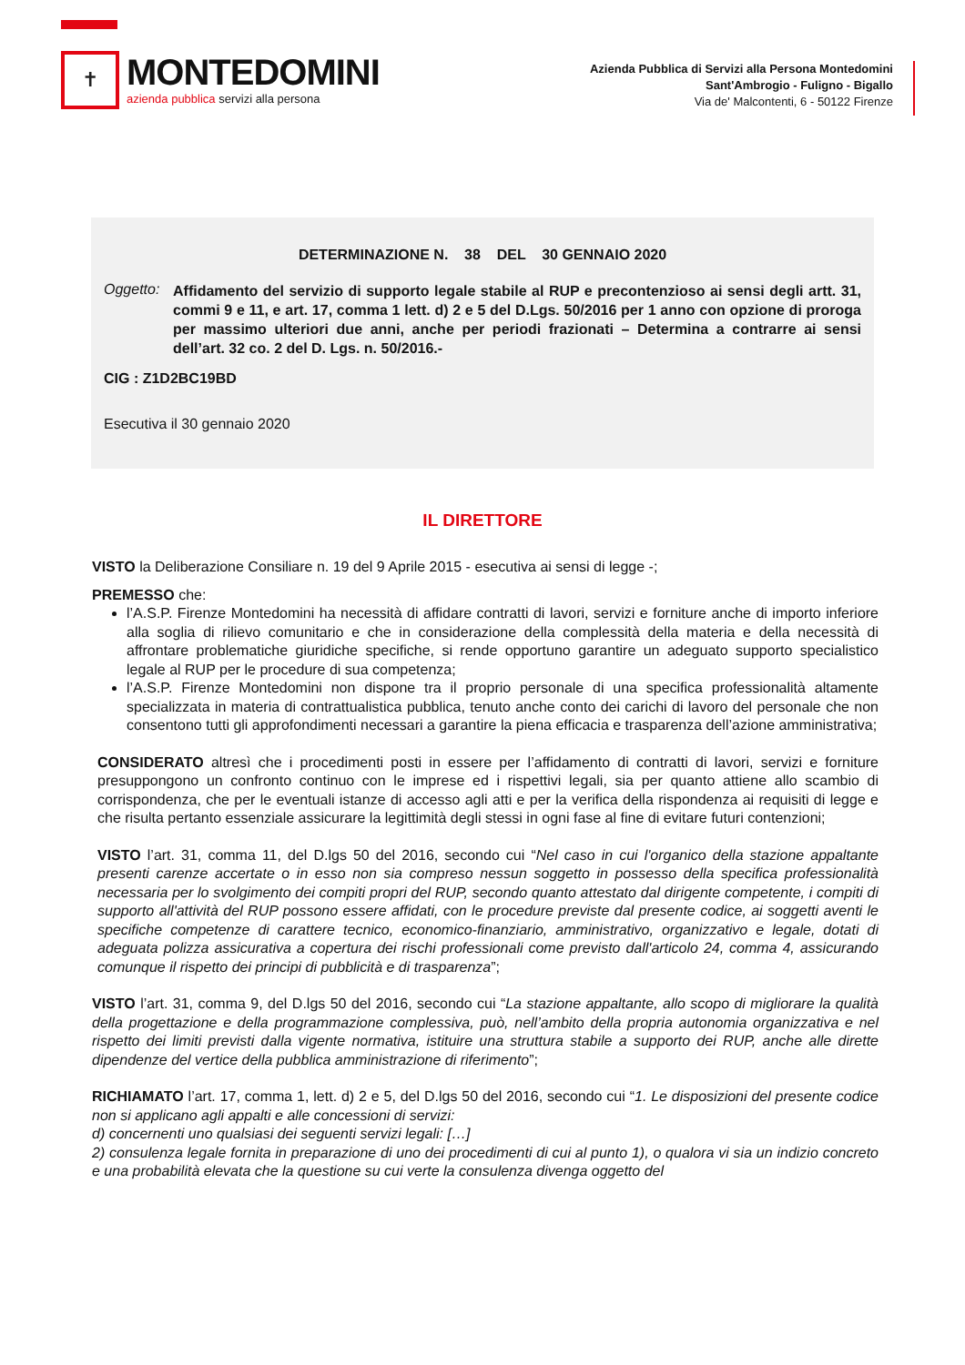✝
MONTEDOMINI
azienda pubblica servizi alla persona
Azienda Pubblica di Servizi alla Persona Montedomini
Sant'Ambrogio - Fuligno - Bigallo
Via de' Malcontenti, 6 - 50122 Firenze
DETERMINAZIONE N. 38 DEL 30 GENNAIO 2020
Oggetto:
Affidamento del servizio di supporto legale stabile al RUP e precontenzioso ai sensi degli artt. 31, commi 9 e 11, e art. 17, comma 1 lett. d) 2 e 5 del D.Lgs. 50/2016 per 1 anno con opzione di proroga per massimo ulteriori due anni, anche per periodi frazionati – Determina a contrarre ai sensi dell’art. 32 co. 2 del D. Lgs. n. 50/2016.-
CIG : Z1D2BC19BD
Esecutiva il 30 gennaio 2020
IL DIRETTORE
VISTO la Deliberazione Consiliare n. 19 del 9 Aprile 2015 - esecutiva ai sensi di legge -;
PREMESSO che:
l’A.S.P. Firenze Montedomini ha necessità di affidare contratti di lavori, servizi e forniture anche di importo inferiore alla soglia di rilievo comunitario e che in considerazione della complessità della materia e della necessità di affrontare problematiche giuridiche specifiche, si rende opportuno garantire un adeguato supporto specialistico legale al RUP per le procedure di sua competenza;
l’A.S.P. Firenze Montedomini non dispone tra il proprio personale di una specifica professionalità altamente specializzata in materia di contrattualistica pubblica, tenuto anche conto dei carichi di lavoro del personale che non consentono tutti gli approfondimenti necessari a garantire la piena efficacia e trasparenza dell’azione amministrativa;
CONSIDERATO altresì che i procedimenti posti in essere per l’affidamento di contratti di lavori, servizi e forniture presuppongono un confronto continuo con le imprese ed i rispettivi legali, sia per quanto attiene allo scambio di corrispondenza, che per le eventuali istanze di accesso agli atti e per la verifica della rispondenza ai requisiti di legge e che risulta pertanto essenziale assicurare la legittimità degli stessi in ogni fase al fine di evitare futuri contenzioni;
VISTO l’art. 31, comma 11, del D.lgs 50 del 2016, secondo cui “Nel caso in cui l'organico della stazione appaltante presenti carenze accertate o in esso non sia compreso nessun soggetto in possesso della specifica professionalità necessaria per lo svolgimento dei compiti propri del RUP, secondo quanto attestato dal dirigente competente, i compiti di supporto all'attività del RUP possono essere affidati, con le procedure previste dal presente codice, ai soggetti aventi le specifiche competenze di carattere tecnico, economico-finanziario, amministrativo, organizzativo e legale, dotati di adeguata polizza assicurativa a copertura dei rischi professionali come previsto dall'articolo 24, comma 4, assicurando comunque il rispetto dei principi di pubblicità e di trasparenza”;
VISTO l’art. 31, comma 9, del D.lgs 50 del 2016, secondo cui “La stazione appaltante, allo scopo di migliorare la qualità della progettazione e della programmazione complessiva, può, nell’ambito della propria autonomia organizzativa e nel rispetto dei limiti previsti dalla vigente normativa, istituire una struttura stabile a supporto dei RUP, anche alle dirette dipendenze del vertice della pubblica amministrazione di riferimento”;
RICHIAMATO l’art. 17, comma 1, lett. d) 2 e 5, del D.lgs 50 del 2016, secondo cui “1. Le disposizioni del presente codice non si applicano agli appalti e alle concessioni di servizi:
d) concernenti uno qualsiasi dei seguenti servizi legali: […]
2) consulenza legale fornita in preparazione di uno dei procedimenti di cui al punto 1), o qualora vi sia un indizio concreto e una probabilità elevata che la questione su cui verte la consulenza divenga oggetto del